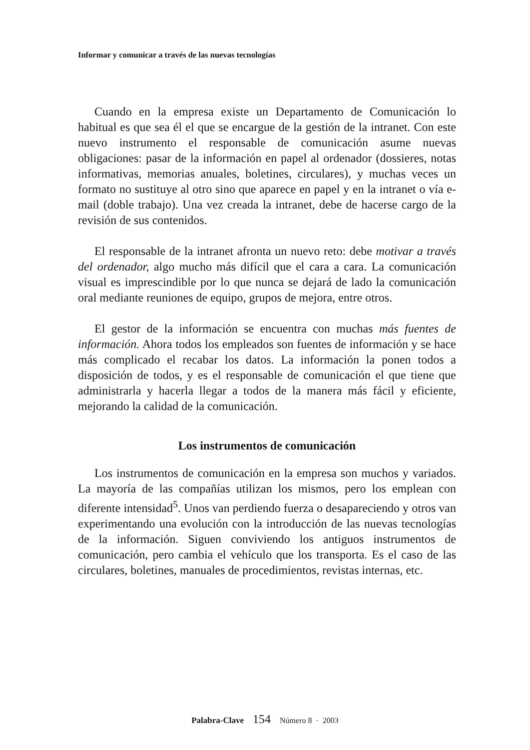Informar y comunicar a través de las nuevas tecnologías
Cuando en la empresa existe un Departamento de Comunicación lo habitual es que sea él el que se encargue de la gestión de la intranet. Con este nuevo instrumento el responsable de comunicación asume nuevas obligaciones: pasar de la información en papel al ordenador (dossieres, notas informativas, memorias anuales, boletines, circulares), y muchas veces un formato no sustituye al otro sino que aparece en papel y en la intranet o vía e-mail (doble trabajo). Una vez creada la intranet, debe de hacerse cargo de la revisión de sus contenidos.
El responsable de la intranet afronta un nuevo reto: debe motivar a través del ordenador, algo mucho más difícil que el cara a cara. La comunicación visual es imprescindible por lo que nunca se dejará de lado la comunicación oral mediante reuniones de equipo, grupos de mejora, entre otros.
El gestor de la información se encuentra con muchas más fuentes de información. Ahora todos los empleados son fuentes de información y se hace más complicado el recabar los datos. La información la ponen todos a disposición de todos, y es el responsable de comunicación el que tiene que administrarla y hacerla llegar a todos de la manera más fácil y eficiente, mejorando la calidad de la comunicación.
Los instrumentos de comunicación
Los instrumentos de comunicación en la empresa son muchos y variados. La mayoría de las compañías utilizan los mismos, pero los emplean con diferente intensidad<sup>5</sup>. Unos van perdiendo fuerza o desapareciendo y otros van experimentando una evolución con la introducción de las nuevas tecnologías de la información. Siguen conviviendo los antiguos instrumentos de comunicación, pero cambia el vehículo que los transporta. Es el caso de las circulares, boletines, manuales de procedimientos, revistas internas, etc.
Palabra-Clave 154 Número 8 · 2003